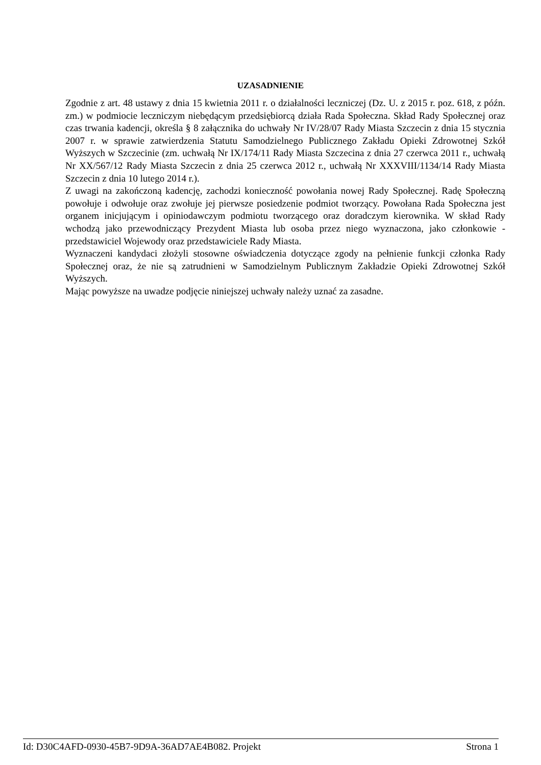UZASADNIENIE
Zgodnie z art. 48 ustawy z dnia 15 kwietnia 2011 r. o działalności leczniczej (Dz. U. z 2015 r. poz. 618, z późn. zm.) w podmiocie leczniczym niebędącym przedsiębiorcą działa Rada Społeczna. Skład Rady Społecznej oraz czas trwania kadencji, określa § 8 załącznika do uchwały Nr IV/28/07 Rady Miasta Szczecin z dnia 15 stycznia 2007 r. w sprawie zatwierdzenia Statutu Samodzielnego Publicznego Zakładu Opieki Zdrowotnej Szkół Wyższych w Szczecinie (zm. uchwałą Nr IX/174/11 Rady Miasta Szczecina z dnia 27 czerwca 2011 r., uchwałą Nr XX/567/12 Rady Miasta Szczecin z dnia 25 czerwca 2012 r., uchwałą Nr XXXVIII/1134/14 Rady Miasta Szczecin z dnia 10 lutego 2014 r.).
Z uwagi na zakończoną kadencję, zachodzi konieczność powołania nowej Rady Społecznej. Radę Społeczną powołuje i odwołuje oraz zwołuje jej pierwsze posiedzenie podmiot tworzący. Powołana Rada Społeczna jest organem inicjującym i opiniodawczym podmiotu tworzącego oraz doradczym kierownika. W skład Rady wchodzą jako przewodniczący Prezydent Miasta lub osoba przez niego wyznaczona, jako członkowie - przedstawiciel Wojewody oraz przedstawiciele Rady Miasta.
Wyznaczeni kandydaci złożyli stosowne oświadczenia dotyczące zgody na pełnienie funkcji członka Rady Społecznej oraz, że nie są zatrudnieni w Samodzielnym Publicznym Zakładzie Opieki Zdrowotnej Szkół Wyższych.
Mając powyższe na uwadze podjęcie niniejszej uchwały należy uznać za zasadne.
Id: D30C4AFD-0930-45B7-9D9A-36AD7AE4B082. Projekt Strona 1